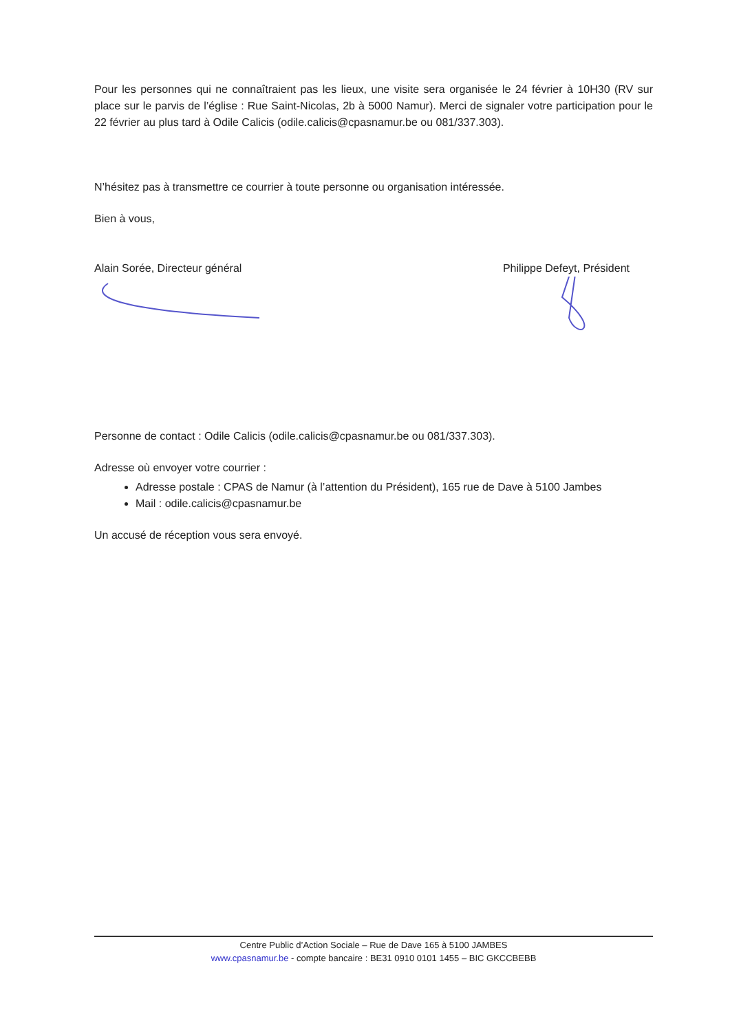Pour les personnes qui ne connaîtraient pas les lieux, une visite sera organisée le 24 février à 10H30 (RV sur place sur le parvis de l’église : Rue Saint-Nicolas, 2b à 5000 Namur). Merci de signaler votre participation pour le 22 février au plus tard à Odile Calicis (odile.calicis@cpasnamur.be ou 081/337.303).
N’hésitez pas à transmettre ce courrier à toute personne ou organisation intéressée.
Bien à vous,
Alain Sorée, Directeur général Philippe Defeyt, Président
Personne de contact : Odile Calicis (odile.calicis@cpasnamur.be ou 081/337.303).
Adresse où envoyer votre courrier :
Adresse postale : CPAS de Namur (à l’attention du Président), 165 rue de Dave à 5100 Jambes
Mail : odile.calicis@cpasnamur.be
Un accusé de réception vous sera envoyé.
Centre Public d’Action Sociale – Rue de Dave 165 à 5100 JAMBES
www.cpasnamur.be - compte bancaire : BE31 0910 0101 1455 – BIC GKCCBEBB